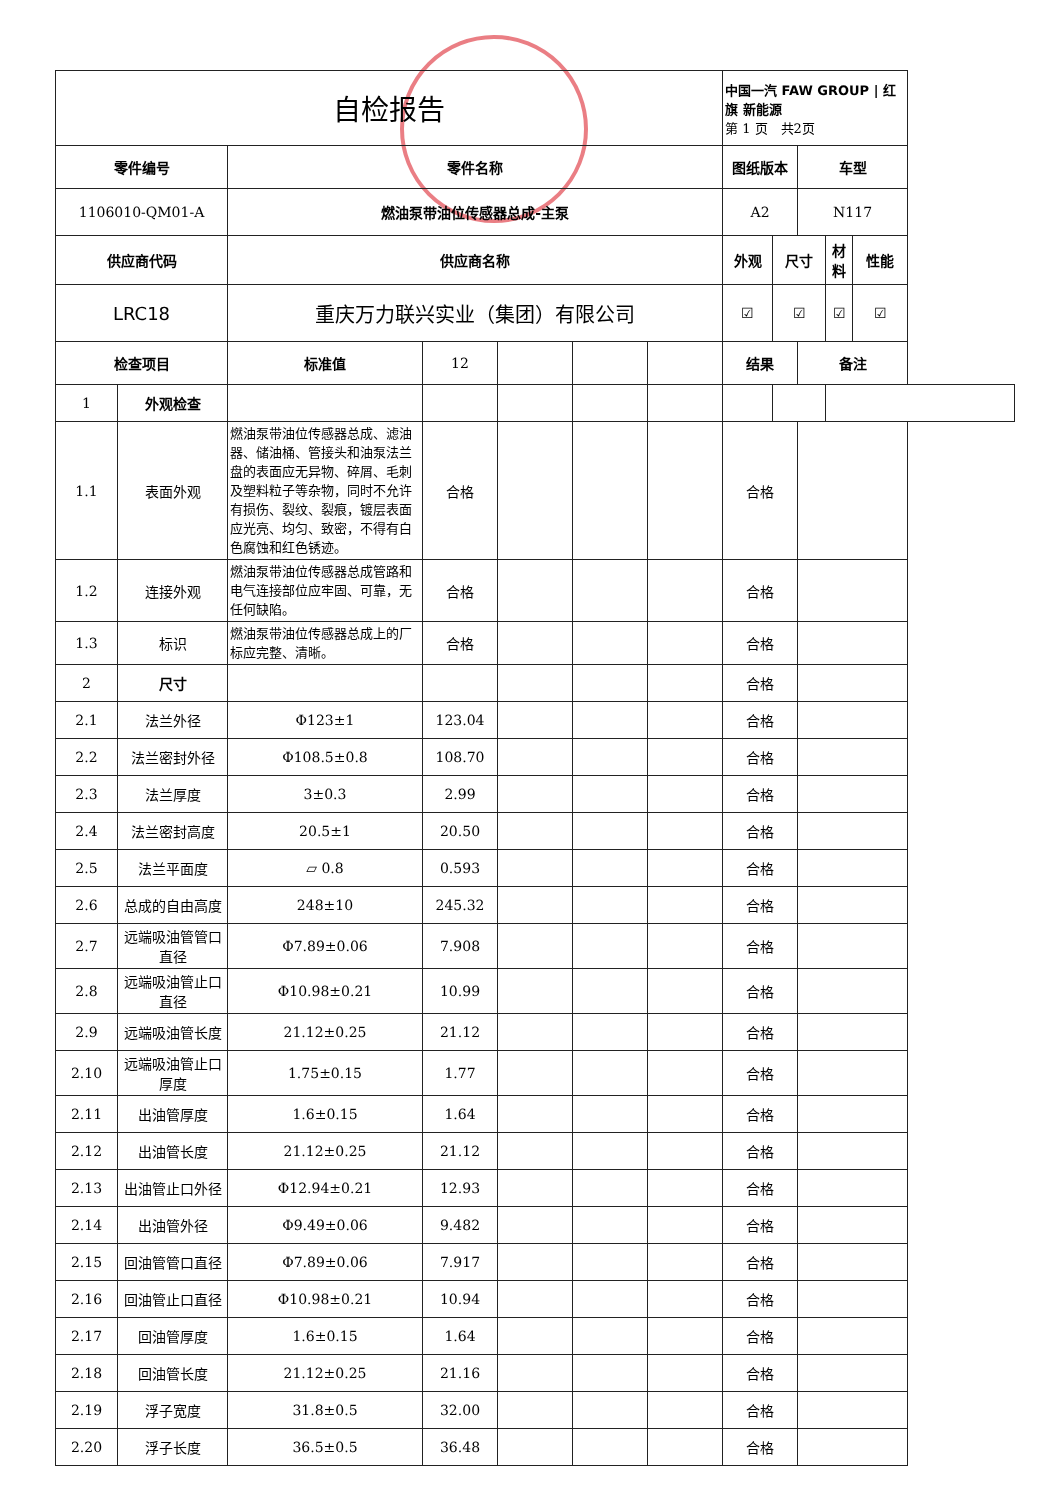| 自检报告 | | | | | | | 中国一汽 FAW GROUP / 红旗 新能源 第 1 页 共2页 | | | | |
| 零件编号 | | 零件名称 | | | | | 图纸版本 | | 车型 | | |
| 1106010-QM01-A | | 燃油泵带油位传感器总成-主泵 | | | | | A2 | | N117 | | |
| 供应商代码 | | 供应商名称 | | | | | 外观 | 尺寸 | | 材料 | 性能 |
| LRC18 | | 重庆万力联兴实业（集团）有限公司 | | | | | ☑ | ☑ | | ☑ | ☑ |
| 检查项目 | | 标准值 | 12 | | | | 结果 | | 备注 | | |
| 1 | 外观检查 | | | | | | | | | | |
| 1.1 | 表面外观 | 燃油泵带油位传感器总成、滤油器、储油桶、管接头和油泵法兰盘的表面应无异物、碎屑、毛刺及塑料粒子等杂物，同时不允许有损伤、裂纹、裂痕，镀层表面应光亮、均匀、致密，不得有白色腐蚀和红色锈迹。 | 合格 | | | | 合格 | | | | |
| 1.2 | 连接外观 | 燃油泵带油位传感器总成管路和电气连接部位应牢固、可靠，无任何缺陷。 | 合格 | | | | 合格 | | | | |
| 1.3 | 标识 | 燃油泵带油位传感器总成上的厂标应完整、清晰。 | 合格 | | | | 合格 | | | | |
| 2 | 尺寸 | | | | | | 合格 | | | | |
| 2.1 | 法兰外径 | Φ123±1 | 123.04 | | | | 合格 | | | | |
| 2.2 | 法兰密封外径 | Φ108.5±0.8 | 108.70 | | | | 合格 | | | | |
| 2.3 | 法兰厚度 | 3±0.3 | 2.99 | | | | 合格 | | | | |
| 2.4 | 法兰密封高度 | 20.5±1 | 20.50 | | | | 合格 | | | | |
| 2.5 | 法兰平面度 | ▱ 0.8 | 0.593 | | | | 合格 | | | | |
| 2.6 | 总成的自由高度 | 248±10 | 245.32 | | | | 合格 | | | | |
| 2.7 | 远端吸油管管口直径 | Φ7.89±0.06 | 7.908 | | | | 合格 | | | | |
| 2.8 | 远端吸油管止口直径 | Φ10.98±0.21 | 10.99 | | | | 合格 | | | | |
| 2.9 | 远端吸油管长度 | 21.12±0.25 | 21.12 | | | | 合格 | | | | |
| 2.10 | 远端吸油管止口厚度 | 1.75±0.15 | 1.77 | | | | 合格 | | | | |
| 2.11 | 出油管厚度 | 1.6±0.15 | 1.64 | | | | 合格 | | | | |
| 2.12 | 出油管长度 | 21.12±0.25 | 21.12 | | | | 合格 | | | | |
| 2.13 | 出油管止口外径 | Φ12.94±0.21 | 12.93 | | | | 合格 | | | | |
| 2.14 | 出油管外径 | Φ9.49±0.06 | 9.482 | | | | 合格 | | | | |
| 2.15 | 回油管管口直径 | Φ7.89±0.06 | 7.917 | | | | 合格 | | | | |
| 2.16 | 回油管止口直径 | Φ10.98±0.21 | 10.94 | | | | 合格 | | | | |
| 2.17 | 回油管厚度 | 1.6±0.15 | 1.64 | | | | 合格 | | | | |
| 2.18 | 回油管长度 | 21.12±0.25 | 21.16 | | | | 合格 | | | | |
| 2.19 | 浮子宽度 | 31.8±0.5 | 32.00 | | | | 合格 | | | | |
| 2.20 | 浮子长度 | 36.5±0.5 | 36.48 | | | | 合格 | | | | |